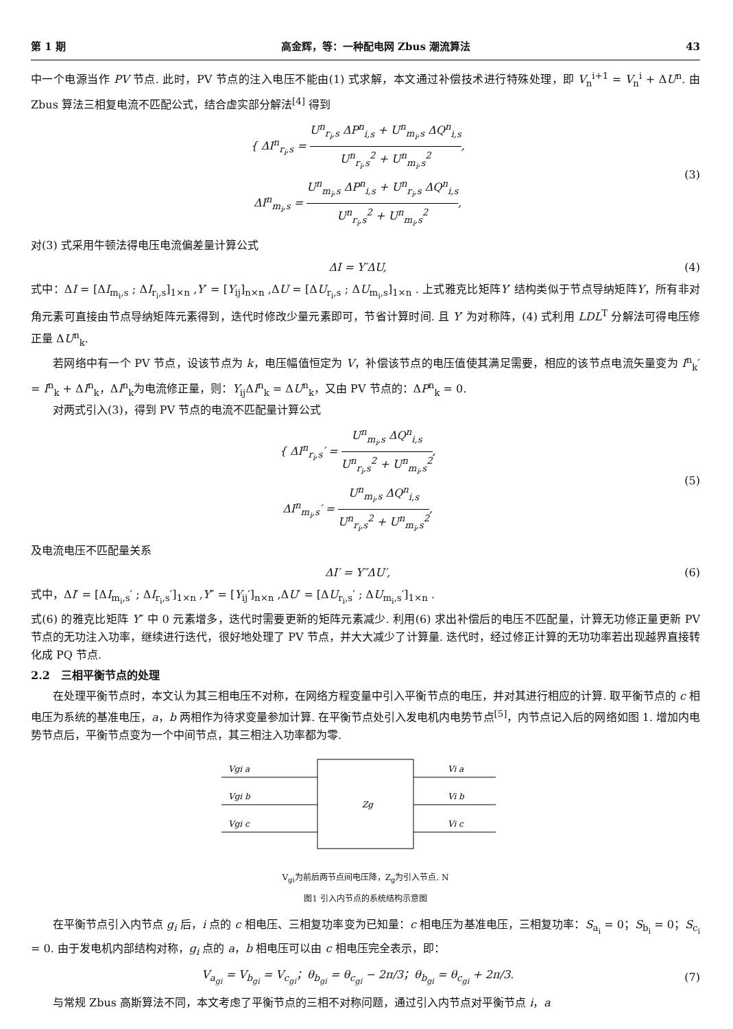第 1 期 高金辉，等：一种配电网 Zbus 潮流算法 43
中一个电源当作 PV 节点. 此时，PV 节点的注入电压不能由(1) 式求解，本文通过补偿技术进行特殊处理，即 V<sub>n</sub><sup>i+1</sup> = V<sub>n</sub><sup>i</sup> + ΔU<sup>n</sup>. 由 Zbus 算法三相复电流不匹配公式，结合虚实部分解法<sup>[4]</sup> 得到
{ ΔI<sup>n</sup><sub>r<sub>i</sub>,s</sub> = U<sup>n</sup><sub>r<sub>i</sub>,s</sub> ΔP<sup>n</sup><sub>i,s</sub> + U<sup>n</sup><sub>m<sub>i</sub>,s</sub> ΔQ<sup>n</sup><sub>i,s</sub> U<sup>n</sup><sub>r<sub>i</sub>,s</sub><sup>2</sup> + U<sup>n</sup><sub>m<sub>i</sub>,s</sub><sup>2</sup>,
ΔI<sup>n</sup><sub>m<sub>i</sub>,s</sub> = U<sup>n</sup><sub>m<sub>i</sub>,s</sub> ΔP<sup>n</sup><sub>i,s</sub> + U<sup>n</sup><sub>r<sub>i</sub>,s</sub> ΔQ<sup>n</sup><sub>i,s</sub> U<sup>n</sup><sub>r<sub>i</sub>,s</sub><sup>2</sup> + U<sup>n</sup><sub>m<sub>i</sub>,s</sub><sup>2</sup>,
(3)
对(3) 式采用牛顿法得电压电流偏差量计算公式
ΔI = Y′ΔU, (4)
式中：ΔI = [ΔI<sub>m<sub>i</sub>,s</sub> ; ΔI<sub>r<sub>i</sub>,s</sub>]<sub>1×n</sub> ,Y′ = [Y<sub>ij</sub>]<sub>n×n</sub> ,ΔU = [ΔU<sub>r<sub>i</sub>,s</sub> ; ΔU<sub>m<sub>i</sub>,s</sub>]<sub>1×n</sub> . 上式雅克比矩阵Y′ 结构类似于节点导纳矩阵Y，所有非对角元素可直接由节点导纳矩阵元素得到，迭代时修改少量元素即可，节省计算时间. 且 Y′ 为对称阵，(4) 式利用 LDL<sup>T</sup> 分解法可得电压修正量 ΔU<sup>n</sup><sub>k</sub>.
若网络中有一个 PV 节点，设该节点为 k，电压幅值恒定为 V，补偿该节点的电压值使其满足需要，相应的该节点电流矢量变为 I<sup>n</sup><sub>k</sub>′ = I<sup>n</sup><sub>k</sub> + ΔI<sup>n</sup><sub>k</sub>，ΔI<sup>n</sup><sub>k</sub>为电流修正量，则：Y<sub>ij</sub>ΔI<sup>n</sup><sub>k</sub> = ΔU<sup>n</sup><sub>k</sub>，又由 PV 节点的：ΔP<sup>n</sup><sub>k</sub> = 0.
对两式引入(3)，得到 PV 节点的电流不匹配量计算公式
{ ΔI<sup>n</sup><sub>r<sub>i</sub>,s</sub>′ = U<sup>n</sup><sub>m<sub>i</sub>,s</sub> ΔQ<sup>n</sup><sub>i,s</sub> U<sup>n</sup><sub>r<sub>i</sub>,s</sub><sup>2</sup> + U<sup>n</sup><sub>m<sub>i</sub>,s</sub><sup>2</sup>,
ΔI<sup>n</sup><sub>m<sub>i</sub>,s</sub>′ = U<sup>n</sup><sub>m<sub>i</sub>,s</sub> ΔQ<sup>n</sup><sub>i,s</sub> U<sup>n</sup><sub>r<sub>i</sub>,s</sub><sup>2</sup> + U<sup>n</sup><sub>m<sub>i</sub>,s</sub><sup>2</sup>,
(5)
及电流电压不匹配量关系
ΔI′ = Y″ΔU′, (6)
式中，ΔI′ = [ΔI<sub>m<sub>i</sub>,s</sub>′ ; ΔI<sub>r<sub>i</sub>,s</sub>′]<sub>1×n</sub> ,Y″ = [Y<sub>ij</sub>′]<sub>n×n</sub> ,ΔU′ = [ΔU<sub>r<sub>i</sub>,s</sub>′ ; ΔU<sub>m<sub>i</sub>,s</sub>′]<sub>1×n</sub> .
式(6) 的雅克比矩阵 Y″ 中 0 元素增多，迭代时需要更新的矩阵元素减少. 利用(6) 求出补偿后的电压不匹配量，计算无功修正量更新 PV 节点的无功注入功率，继续进行迭代，很好地处理了 PV 节点，并大大减少了计算量. 迭代时，经过修正计算的无功功率若出现越界直接转化成 PQ 节点.
2.2　三相平衡节点的处理
在处理平衡节点时，本文认为其三相电压不对称，在网络方程变量中引入平衡节点的电压，并对其进行相应的计算. 取平衡节点的 c 相电压为系统的基准电压，a，b 两相作为待求变量参加计算. 在平衡节点处引入发电机内电势节点<sup>[5]</sup>，内节点记入后的网络如图 1. 增加内电势节点后，平衡节点变为一个中间节点，其三相注入功率都为零.
Vgi a
Vgi b
Vgi c
Zg
Vi a
Vi b
Vi c
V<sub>gi</sub>为前后两节点间电压降，Z<sub>g</sub>为引入节点. N
图1 引入内节点的系统结构示意图
在平衡节点引入内节点 g<sub>i</sub> 后，i 点的 c 相电压、三相复功率变为已知量：c 相电压为基准电压，三相复功率：S<sub>a<sub>i</sub></sub> = 0；S<sub>b<sub>i</sub></sub> = 0；S<sub>c<sub>i</sub></sub> = 0. 由于发电机内部结构对称，g<sub>i</sub> 点的 a，b 相电压可以由 c 相电压完全表示，即：
V<sub>a<sub>gi</sub></sub> = V<sub>b<sub>gi</sub></sub> = V<sub>c<sub>gi</sub></sub>；θ<sub>b<sub>gi</sub></sub> = θ<sub>c<sub>gi</sub></sub> − 2π/3；θ<sub>b<sub>gi</sub></sub> = θ<sub>c<sub>gi</sub></sub> + 2π/3.
(7)
与常规 Zbus 高斯算法不同，本文考虑了平衡节点的三相不对称问题，通过引入内节点对平衡节点 i，a